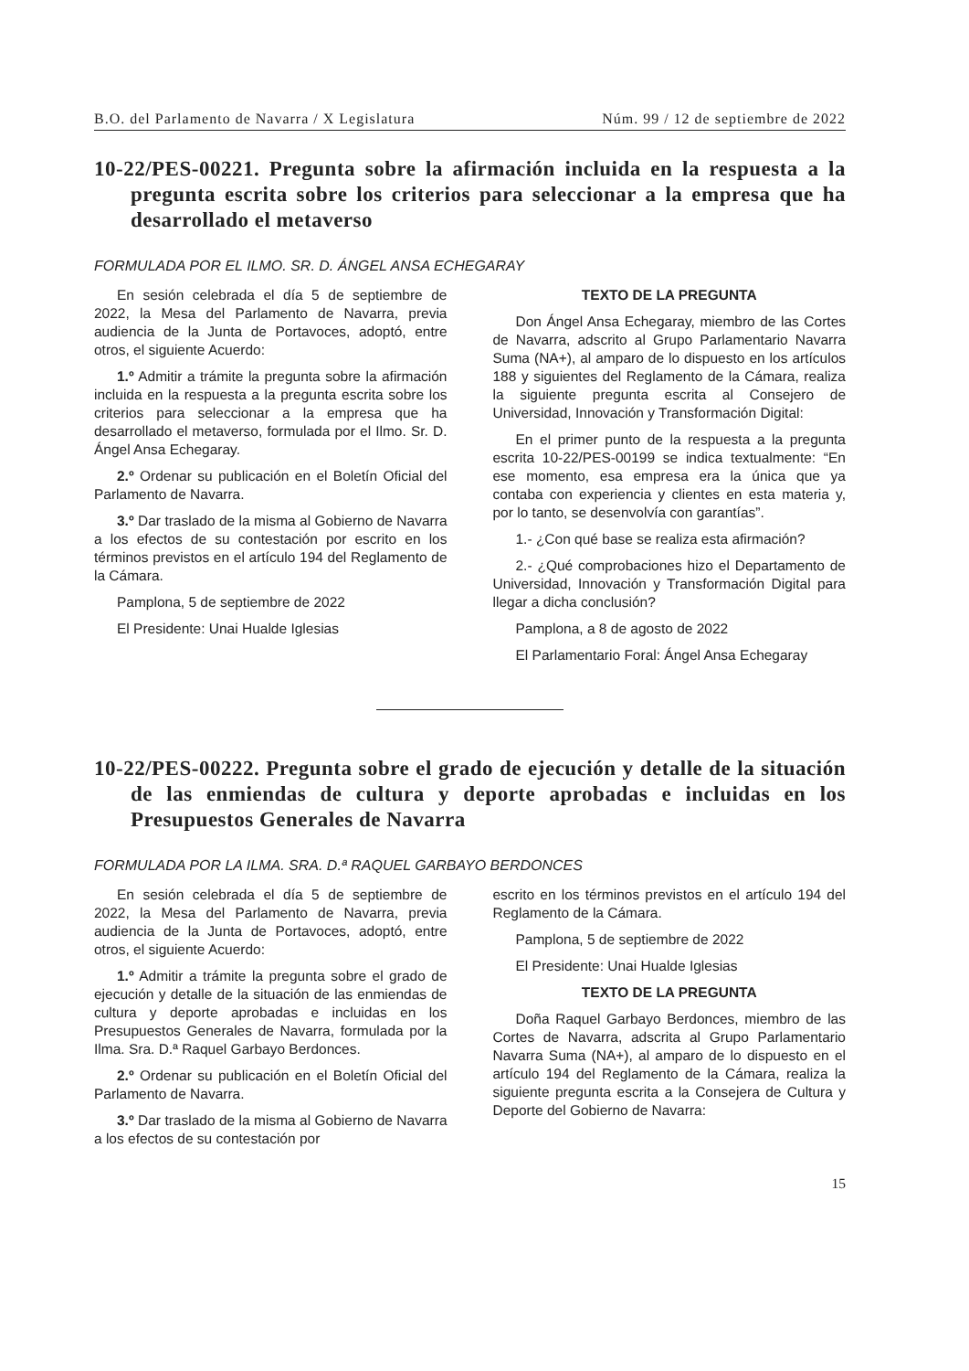B.O. del Parlamento de Navarra / X Legislatura Núm. 99 / 12 de septiembre de 2022
10-22/PES-00221. Pregunta sobre la afirmación incluida en la respuesta a la pregunta escrita sobre los criterios para seleccionar a la empresa que ha desarrollado el metaverso
FORMULADA POR EL ILMO. SR. D. ÁNGEL ANSA ECHEGARAY
En sesión celebrada el día 5 de septiembre de 2022, la Mesa del Parlamento de Navarra, previa audiencia de la Junta de Portavoces, adoptó, entre otros, el siguiente Acuerdo:
1.º Admitir a trámite la pregunta sobre la afirmación incluida en la respuesta a la pregunta escrita sobre los criterios para seleccionar a la empresa que ha desarrollado el metaverso, formulada por el Ilmo. Sr. D. Ángel Ansa Echegaray.
2.º Ordenar su publicación en el Boletín Oficial del Parlamento de Navarra.
3.º Dar traslado de la misma al Gobierno de Navarra a los efectos de su contestación por escrito en los términos previstos en el artículo 194 del Reglamento de la Cámara.
Pamplona, 5 de septiembre de 2022
El Presidente: Unai Hualde Iglesias
TEXTO DE LA PREGUNTA
Don Ángel Ansa Echegaray, miembro de las Cortes de Navarra, adscrito al Grupo Parlamentario Navarra Suma (NA+), al amparo de lo dispuesto en los artículos 188 y siguientes del Reglamento de la Cámara, realiza la siguiente pregunta escrita al Consejero de Universidad, Innovación y Transformación Digital:
En el primer punto de la respuesta a la pregunta escrita 10-22/PES-00199 se indica textualmente: “En ese momento, esa empresa era la única que ya contaba con experiencia y clientes en esta materia y, por lo tanto, se desenvolvía con garantías”.
1.- ¿Con qué base se realiza esta afirmación?
2.- ¿Qué comprobaciones hizo el Departamento de Universidad, Innovación y Transformación Digital para llegar a dicha conclusión?
Pamplona, a 8 de agosto de 2022
El Parlamentario Foral: Ángel Ansa Echegaray
10-22/PES-00222. Pregunta sobre el grado de ejecución y detalle de la situación de las enmiendas de cultura y deporte aprobadas e incluidas en los Presupuestos Generales de Navarra
FORMULADA POR LA ILMA. SRA. D.ª RAQUEL GARBAYO BERDONCES
En sesión celebrada el día 5 de septiembre de 2022, la Mesa del Parlamento de Navarra, previa audiencia de la Junta de Portavoces, adoptó, entre otros, el siguiente Acuerdo:
1.º Admitir a trámite la pregunta sobre el grado de ejecución y detalle de la situación de las enmiendas de cultura y deporte aprobadas e incluidas en los Presupuestos Generales de Navarra, formulada por la Ilma. Sra. D.ª Raquel Garbayo Berdonces.
2.º Ordenar su publicación en el Boletín Oficial del Parlamento de Navarra.
3.º Dar traslado de la misma al Gobierno de Navarra a los efectos de su contestación por
escrito en los términos previstos en el artículo 194 del Reglamento de la Cámara.
Pamplona, 5 de septiembre de 2022
El Presidente: Unai Hualde Iglesias
TEXTO DE LA PREGUNTA
Doña Raquel Garbayo Berdonces, miembro de las Cortes de Navarra, adscrita al Grupo Parlamentario Navarra Suma (NA+), al amparo de lo dispuesto en el artículo 194 del Reglamento de la Cámara, realiza la siguiente pregunta escrita a la Consejera de Cultura y Deporte del Gobierno de Navarra:
15